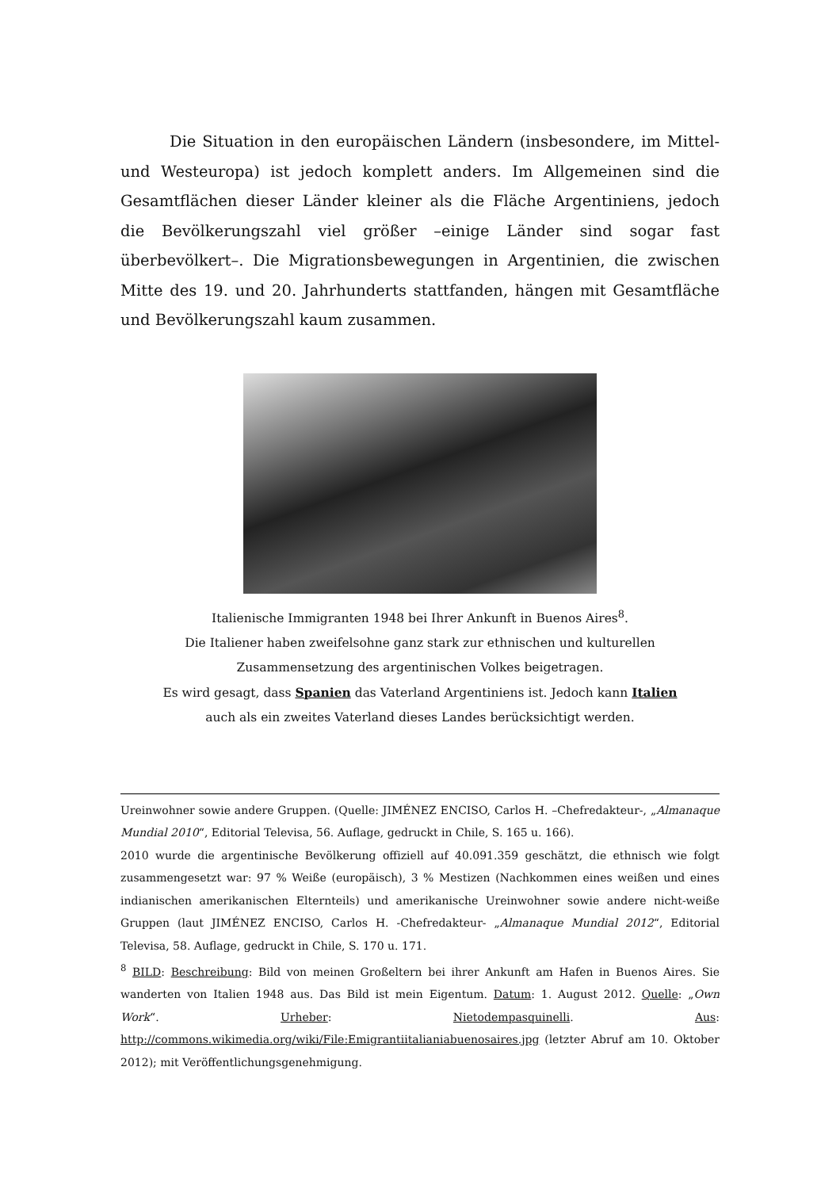Die Situation in den europäischen Ländern (insbesondere, im Mittel- und Westeuropa) ist jedoch komplett anders. Im Allgemeinen sind die Gesamtflächen dieser Länder kleiner als die Fläche Argentiniens, jedoch die Bevölkerungszahl viel größer –einige Länder sind sogar fast überbevölkert–. Die Migrationsbewegungen in Argentinien, die zwischen Mitte des 19. und 20. Jahrhunderts stattfanden, hängen mit Gesamtfläche und Bevölkerungszahl kaum zusammen.
Italienische Immigranten 1948 bei Ihrer Ankunft in Buenos Aires<sup>8</sup>.
Die Italiener haben zweifelsohne ganz stark zur ethnischen und kulturellen
Zusammensetzung des argentinischen Volkes beigetragen.
Es wird gesagt, dass Spanien das Vaterland Argentiniens ist. Jedoch kann Italien
auch als ein zweites Vaterland dieses Landes berücksichtigt werden.
Ureinwohner sowie andere Gruppen. (Quelle: JIMÉNEZ ENCISO, Carlos H. –Chefredakteur-, „Almanaque Mundial 2010“, Editorial Televisa, 56. Auflage, gedruckt in Chile, S. 165 u. 166).
2010 wurde die argentinische Bevölkerung offiziell auf 40.091.359 geschätzt, die ethnisch wie folgt zusammengesetzt war: 97 % Weiße (europäisch), 3 % Mestizen (Nachkommen eines weißen und eines indianischen amerikanischen Elternteils) und amerikanische Ureinwohner sowie andere nicht-weiße Gruppen (laut JIMÉNEZ ENCISO, Carlos H. -Chefredakteur- „Almanaque Mundial 2012“, Editorial Televisa, 58. Auflage, gedruckt in Chile, S. 170 u. 171.
<sup>8</sup> BILD: Beschreibung: Bild von meinen Großeltern bei ihrer Ankunft am Hafen in Buenos Aires. Sie wanderten von Italien 1948 aus. Das Bild ist mein Eigentum. Datum: 1. August 2012. Quelle: „Own Work“. Urheber: Nietodempasquinelli. Aus: http://commons.wikimedia.org/wiki/File:Emigrantiitalianiabuenosaires.jpg (letzter Abruf am 10. Oktober 2012); mit Veröffentlichungsgenehmigung.